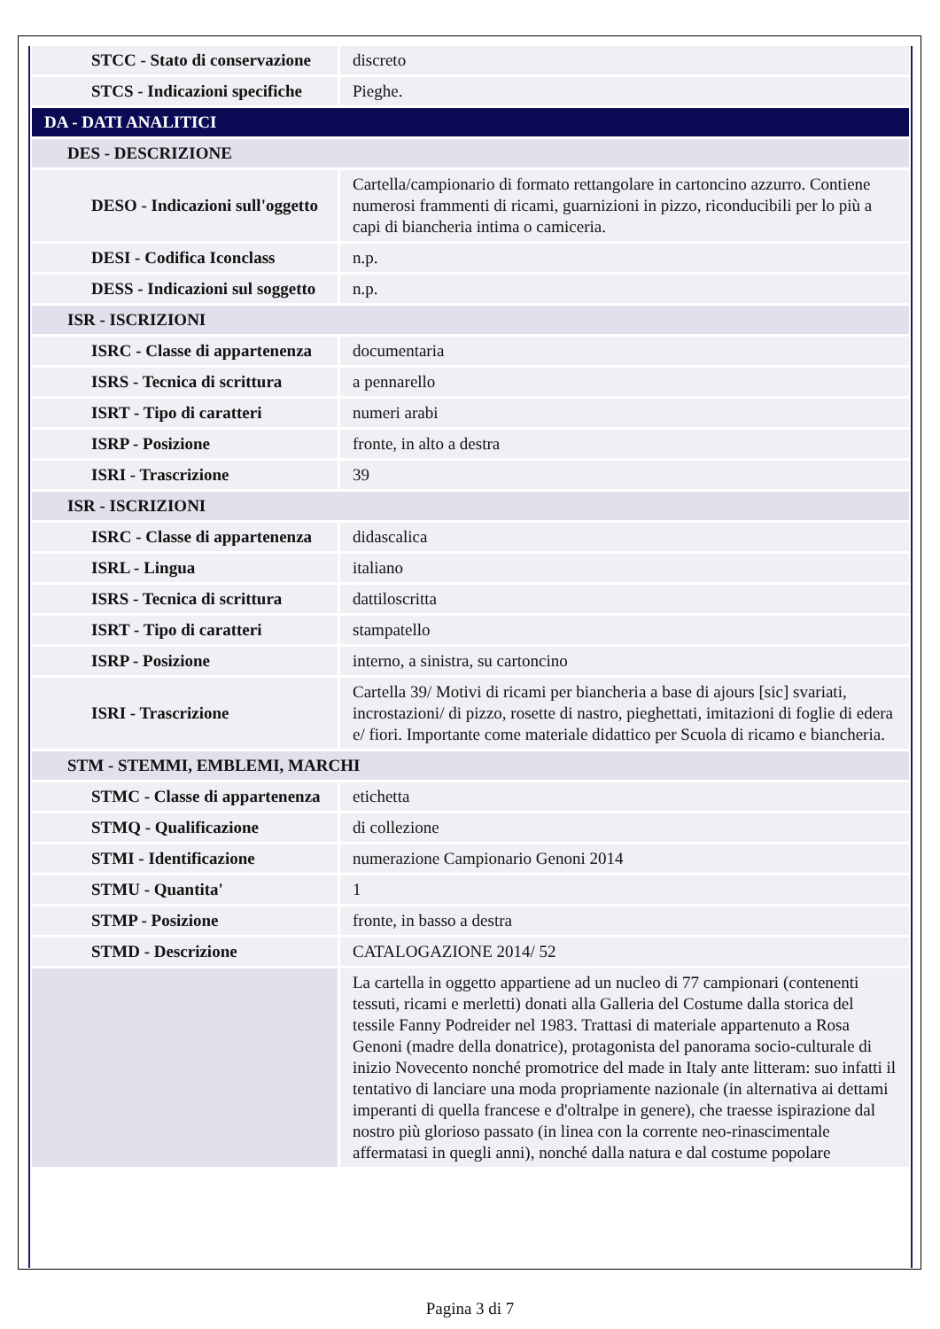| STCC - Stato di conservazione | discreto |
| STCS - Indicazioni specifiche | Pieghe. |
| DA - DATI ANALITICI | |
| DES - DESCRIZIONE | |
| DESO - Indicazioni sull'oggetto | Cartella/campionario di formato rettangolare in cartoncino azzurro. Contiene numerosi frammenti di ricami, guarnizioni in pizzo, riconducibili per lo più a capi di biancheria intima o camiceria. |
| DESI - Codifica Iconclass | n.p. |
| DESS - Indicazioni sul soggetto | n.p. |
| ISR - ISCRIZIONI | |
| ISRC - Classe di appartenenza | documentaria |
| ISRS - Tecnica di scrittura | a pennarello |
| ISRT - Tipo di caratteri | numeri arabi |
| ISRP - Posizione | fronte, in alto a destra |
| ISRI - Trascrizione | 39 |
| ISR - ISCRIZIONI | |
| ISRC - Classe di appartenenza | didascalica |
| ISRL - Lingua | italiano |
| ISRS - Tecnica di scrittura | dattiloscritta |
| ISRT - Tipo di caratteri | stampatello |
| ISRP - Posizione | interno, a sinistra, su cartoncino |
| ISRI - Trascrizione | Cartella 39/ Motivi di ricami per biancheria a base di ajours [sic] svariati, incrostazioni/ di pizzo, rosette di nastro, pieghettati, imitazioni di foglie di edera e/ fiori. Importante come materiale didattico per Scuola di ricamo e biancheria. |
| STM - STEMMI, EMBLEMI, MARCHI | |
| STMC - Classe di appartenenza | etichetta |
| STMQ - Qualificazione | di collezione |
| STMI - Identificazione | numerazione Campionario Genoni 2014 |
| STMU - Quantita' | 1 |
| STMP - Posizione | fronte, in basso a destra |
| STMD - Descrizione | CATALOGAZIONE 2014/ 52 |
| | La cartella in oggetto appartiene ad un nucleo di 77 campionari (contenenti tessuti, ricami e merletti) donati alla Galleria del Costume dalla storica del tessile Fanny Podreider nel 1983. Trattasi di materiale appartenuto a Rosa Genoni (madre della donatrice), protagonista del panorama socio-culturale di inizio Novecento nonché promotrice del made in Italy ante litteram: suo infatti il tentativo di lanciare una moda propriamente nazionale (in alternativa ai dettami imperanti di quella francese e d'oltralpe in genere), che traesse ispirazione dal nostro più glorioso passato (in linea con la corrente neo-rinascimentale affermatasi in quegli anni), nonché dalla natura e dal costume popolare |
Pagina 3 di 7